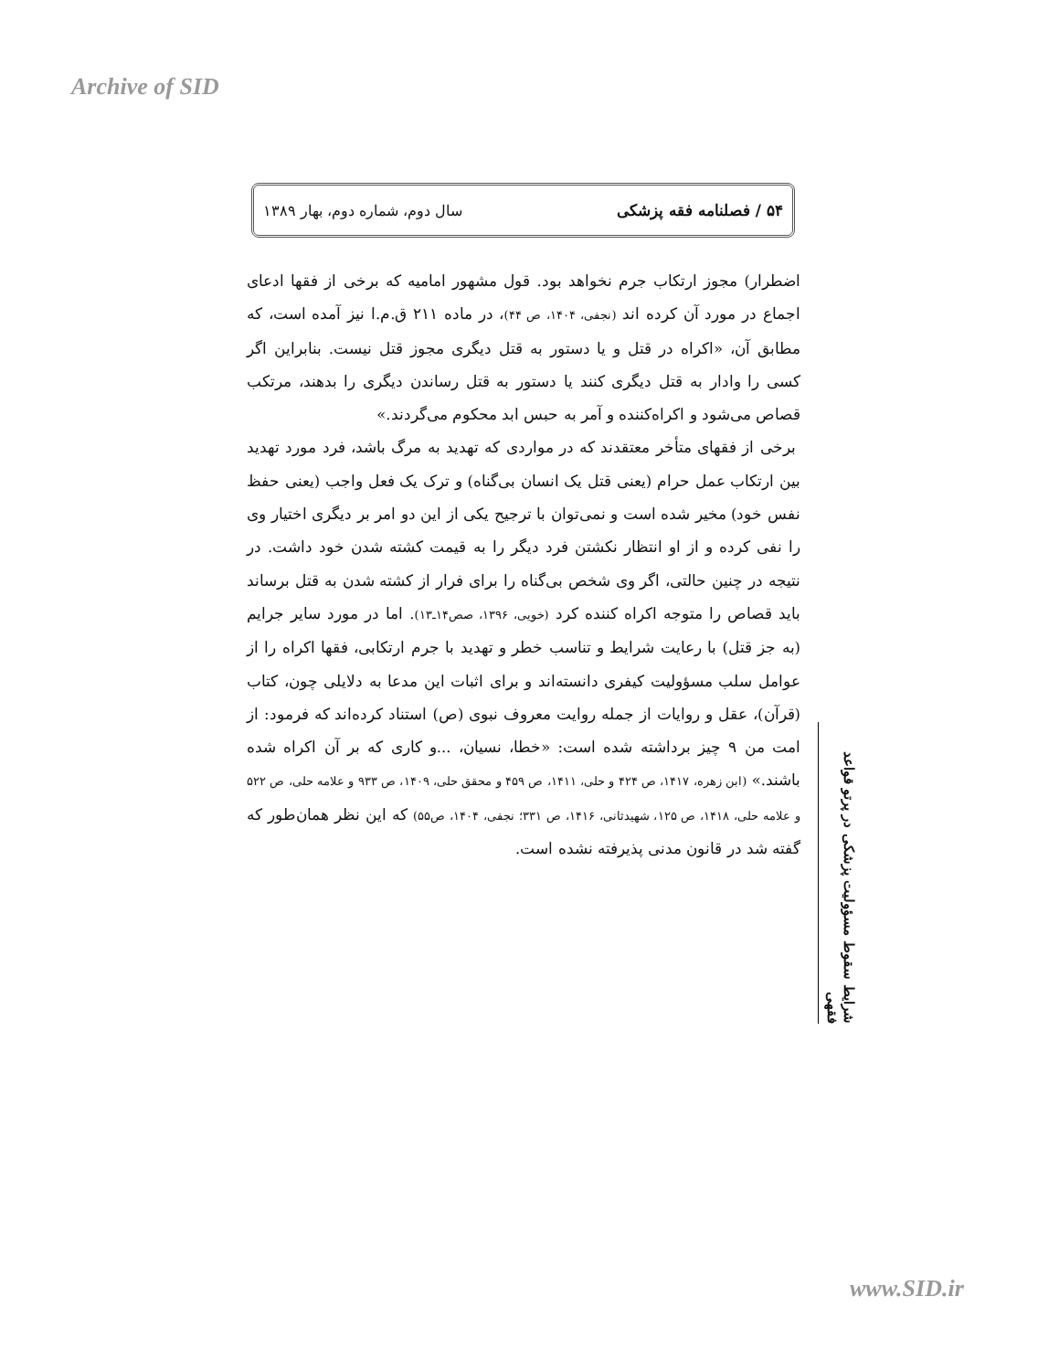Archive of SID
۵۴ / فصلنامه فقه پزشکی سال دوم، شماره دوم، بهار ۱۳۸۹
اضطرار) مجوز ارتکاب جرم نخواهد بود. قول مشهور امامیه که برخی از فقها ادعای اجماع در مورد آن کرده اند (نجفی، ۱۴۰۴، ص ۴۴)، در ماده ۲۱۱ ق.م.ا نیز آمده است، که مطابق آن، «اکراه در قتل و یا دستور به قتل دیگری مجوز قتل نیست. بنابراین اگر کسی را وادار به قتل دیگری کنند یا دستور به قتل رساندن دیگری را بدهند، مرتکب قصاص می‌شود و اکراه‌کننده و آمر به حبس ابد محکوم می‌گردند.»
برخی از فقهای متأخر معتقدند که در مواردی که تهدید به مرگ باشد، فرد مورد تهدید بین ارتکاب عمل حرام (یعنی قتل یک انسان بی‌گناه) و ترک یک فعل واجب (یعنی حفظ نفس خود) مخیر شده است و نمی‌توان با ترجیح یکی از این دو امر بر دیگری اختیار وی را نفی کرده و از او انتظار نکشتن فرد دیگر را به قیمت کشته شدن خود داشت. در نتیجه در چنین حالتی، اگر وی شخص بی‌گناه را برای فرار از کشته شدن به قتل برساند باید قصاص را متوجه اکراه کننده کرد (خویی، ۱۳۹۶، صص۱۴ـ۱۳). اما در مورد سایر جرایم (به جز قتل) با رعایت شرایط و تناسب خطر و تهدید با جرم ارتکابی، فقها اکراه را از عوامل سلب مسؤولیت کیفری دانسته‌اند و برای اثبات این مدعا به دلایلی چون، کتاب (قرآن)، عقل و روایات از جمله روایت معروف نبوی (ص) استناد کرده‌اند که فرمود: از امت من ۹ چیز برداشته شده است: «خطا، نسیان، ...و کاری که بر آن اکراه شده باشند.» (ابن زهره، ۱۴۱۷، ص ۴۲۴ و حلی، ۱۴۱۱، ص ۴۵۹ و محقق حلی، ۱۴۰۹، ص ۹۳۳ و علامه حلی، ص ۵۲۲ و علامه حلی، ۱۴۱۸، ص ۱۲۵، شهیدثانی، ۱۴۱۶، ص ۳۳۱؛ نجفی، ۱۴۰۴، ص۵۵) که این نظر همان‌طور که گفته شد در قانون مدنی پذیرفته نشده است.
شرایط سقوط مسؤولیت پزشکی در پرتو قواعد فقهی
www.SID.ir